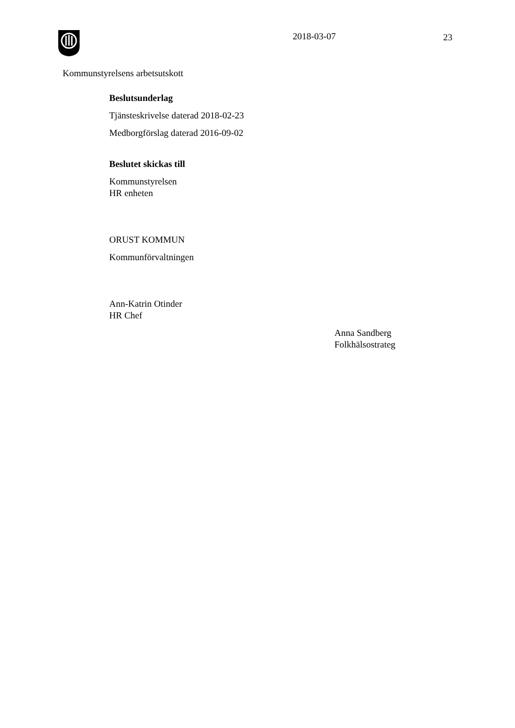2018-03-07 23
Kommunstyrelsens arbetsutskott
Beslutsunderlag
Tjänsteskrivelse daterad 2018-02-23
Medborgförslag daterad 2016-09-02
Beslutet skickas till
Kommunstyrelsen
HR enheten
ORUST KOMMUN
Kommunförvaltningen
Ann-Katrin Otinder
HR Chef
Anna Sandberg
Folkhälsostrateg